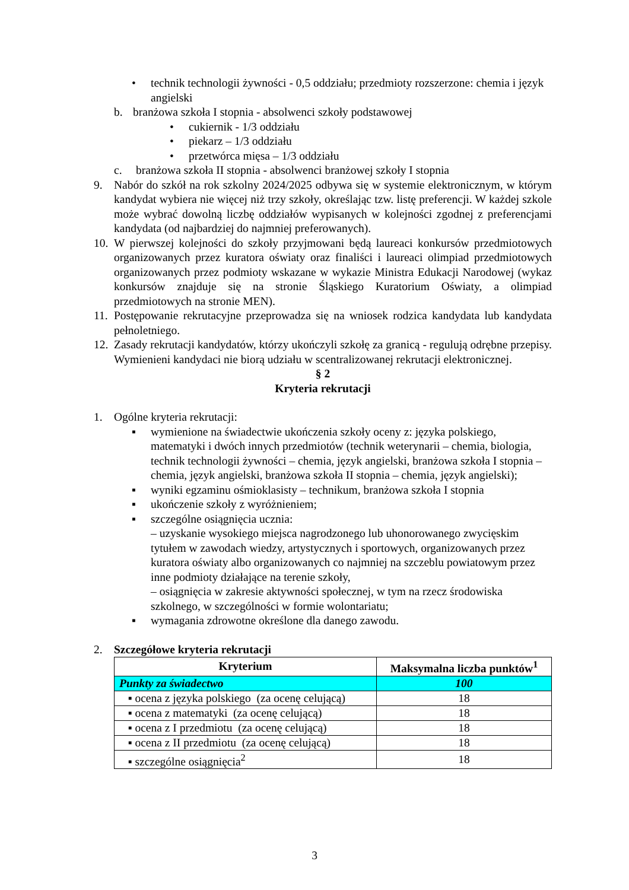• technik technologii żywności - 0,5 oddziału; przedmioty rozszerzone: chemia i język angielski
b. branżowa szkoła I stopnia - absolwenci szkoły podstawowej
• cukiernik - 1/3 oddziału
• piekarz – 1/3 oddziału
• przetwórca mięsa – 1/3 oddziału
c. branżowa szkoła II stopnia - absolwenci branżowej szkoły I stopnia
9. Nabór do szkół na rok szkolny 2024/2025 odbywa się w systemie elektronicznym, w którym kandydat wybiera nie więcej niż trzy szkoły, określając tzw. listę preferencji. W każdej szkole może wybrać dowolną liczbę oddziałów wypisanych w kolejności zgodnej z preferencjami kandydata (od najbardziej do najmniej preferowanych).
10. W pierwszej kolejności do szkoły przyjmowani będą laureaci konkursów przedmiotowych organizowanych przez kuratora oświaty oraz finaliści i laureaci olimpiad przedmiotowych organizowanych przez podmioty wskazane w wykazie Ministra Edukacji Narodowej (wykaz konkursów znajduje się na stronie Śląskiego Kuratorium Oświaty, a olimpiad przedmiotowych na stronie MEN).
11. Postępowanie rekrutacyjne przeprowadza się na wniosek rodzica kandydata lub kandydata pełnoletniego.
12. Zasady rekrutacji kandydatów, którzy ukończyli szkołę za granicą - regulują odrębne przepisy. Wymienieni kandydaci nie biorą udziału w scentralizowanej rekrutacji elektronicznej.
§ 2
Kryteria rekrutacji
1. Ogólne kryteria rekrutacji:
▪ wymienione na świadectwie ukończenia szkoły oceny z: języka polskiego, matematyki i dwóch innych przedmiotów (technik weterynarii – chemia, biologia, technik technologii żywności – chemia, język angielski, branżowa szkoła I stopnia – chemia, język angielski, branżowa szkoła II stopnia – chemia, język angielski);
▪ wyniki egzaminu ośmioklasisty – technikum, branżowa szkoła I stopnia
▪ ukończenie szkoły z wyróżnieniem;
▪ szczególne osiągnięcia ucznia:
– uzyskanie wysokiego miejsca nagrodzonego lub uhonorowanego zwycięskim tytułem w zawodach wiedzy, artystycznych i sportowych, organizowanych przez kuratora oświaty albo organizowanych co najmniej na szczeblu powiatowym przez inne podmioty działające na terenie szkoły,
– osiągnięcia w zakresie aktywności społecznej, w tym na rzecz środowiska szkolnego, w szczególności w formie wolontariatu;
▪ wymagania zdrowotne określone dla danego zawodu.
2. Szczegółowe kryteria rekrutacji
| Kryterium | Maksymalna liczba punktów<sup>1</sup> |
| --- | --- |
| Punkty za świadectwo | 100 |
| ▪ ocena z języka polskiego (za ocenę celującą) | 18 |
| ▪ ocena z matematyki (za ocenę celującą) | 18 |
| ▪ ocena z I przedmiotu (za ocenę celującą) | 18 |
| ▪ ocena z II przedmiotu (za ocenę celującą) | 18 |
| ▪ szczególne osiągnięcia<sup>2</sup> | 18 |
3